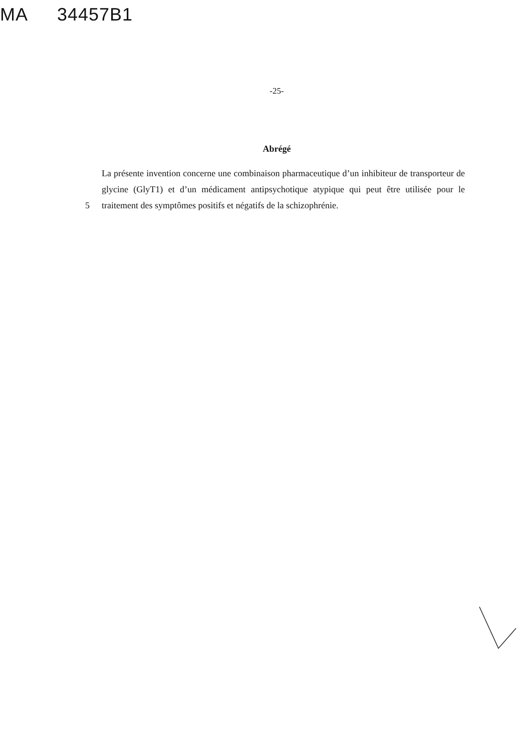MA 34457B1
-25-
Abrégé
5 La présente invention concerne une combinaison pharmaceutique d’un inhibiteur de transporteur de glycine (GlyT1) et d’un médicament antipsychotique atypique qui peut être utilisée pour le traitement des symptômes positifs et négatifs de la schizophrénie.